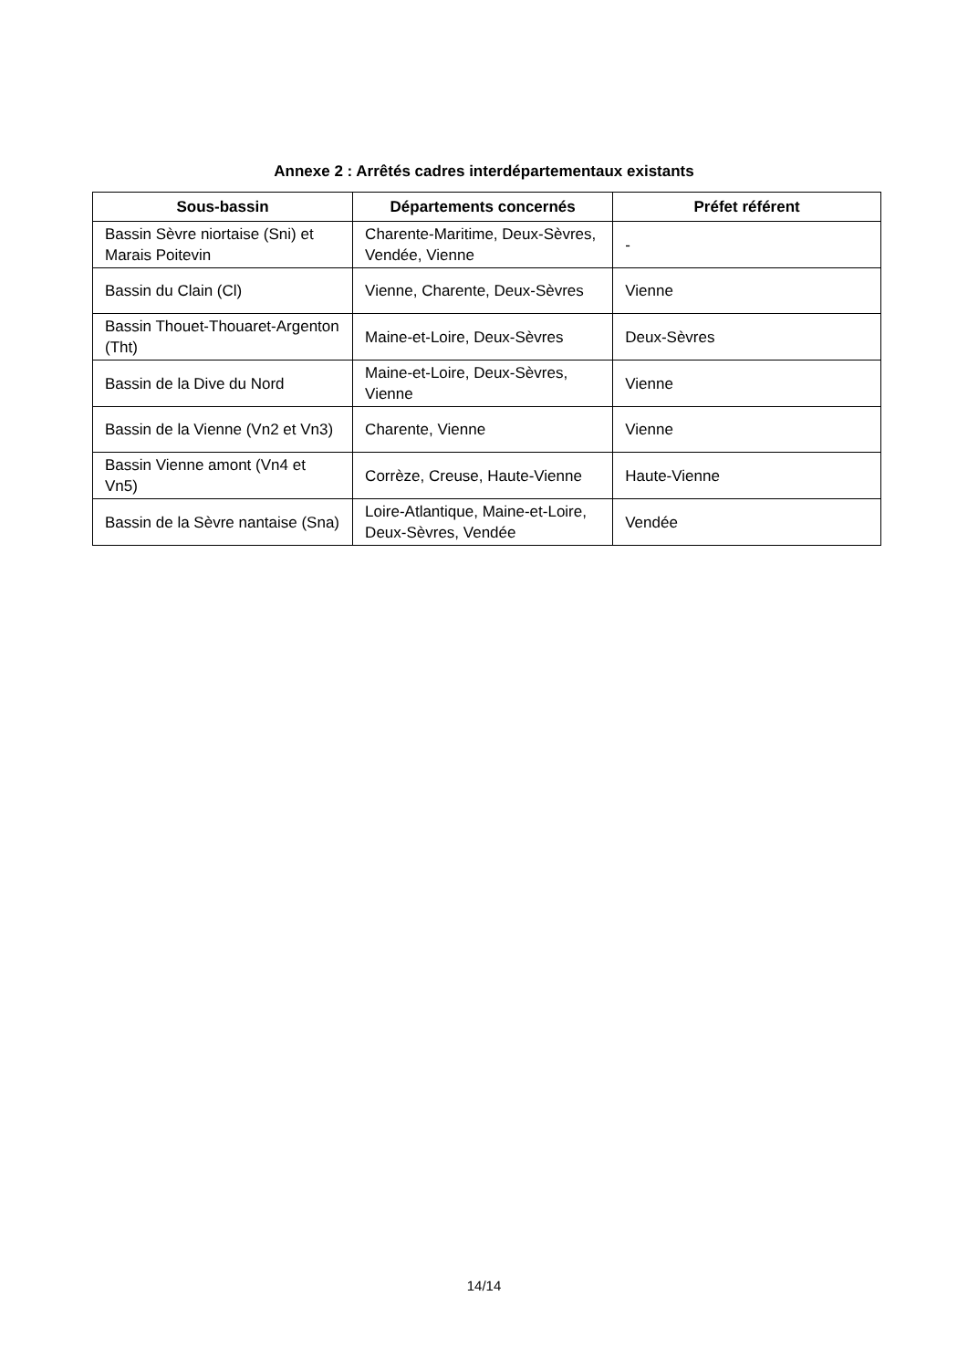Annexe 2 : Arrêtés cadres interdépartementaux existants
| Sous-bassin | Départements concernés | Préfet référent |
| --- | --- | --- |
| Bassin Sèvre niortaise (Sni) et Marais Poitevin | Charente-Maritime, Deux-Sèvres, Vendée, Vienne | - |
| Bassin du Clain (Cl) | Vienne, Charente, Deux-Sèvres | Vienne |
| Bassin Thouet-Thouaret-Argenton (Tht) | Maine-et-Loire, Deux-Sèvres | Deux-Sèvres |
| Bassin de la Dive du Nord | Maine-et-Loire, Deux-Sèvres, Vienne | Vienne |
| Bassin de la Vienne (Vn2 et Vn3) | Charente, Vienne | Vienne |
| Bassin Vienne amont (Vn4 et Vn5) | Corrèze, Creuse, Haute-Vienne | Haute-Vienne |
| Bassin de la Sèvre nantaise (Sna) | Loire-Atlantique, Maine-et-Loire, Deux-Sèvres, Vendée | Vendée |
14/14